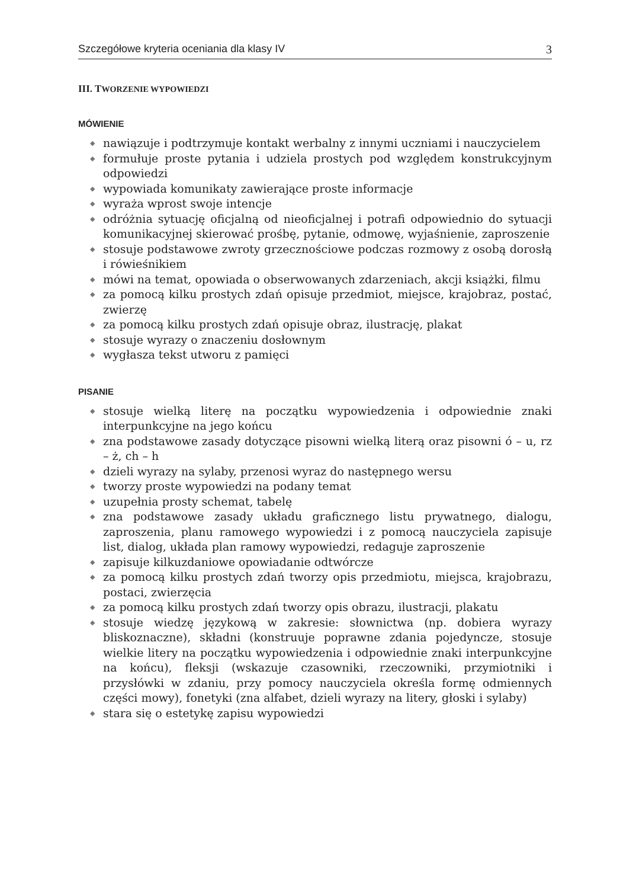Szczegółowe kryteria oceniania dla klasy IV 3
III. TWORZENIE WYPOWIEDZI
MÓWIENIE
◆ nawiązuje i podtrzymuje kontakt werbalny z innymi uczniami i nauczycielem
◆ formułuje proste pytania i udziela prostych pod względem konstrukcyjnym odpowiedzi
◆ wypowiada komunikaty zawierające proste informacje
◆ wyraża wprost swoje intencje
◆ odróżnia sytuację oficjalną od nieoficjalnej i potrafi odpowiednio do sytuacji komunikacyjnej skierować prośbę, pytanie, odmowę, wyjaśnienie, zaproszenie
◆ stosuje podstawowe zwroty grzecznościowe podczas rozmowy z osobą dorosłą i rówieśnikiem
◆ mówi na temat, opowiada o obserwowanych zdarzeniach, akcji książki, filmu
◆ za pomocą kilku prostych zdań opisuje przedmiot, miejsce, krajobraz, postać, zwierzę
◆ za pomocą kilku prostych zdań opisuje obraz, ilustrację, plakat
◆ stosuje wyrazy o znaczeniu dosłownym
◆ wygłasza tekst utworu z pamięci
PISANIE
◆ stosuje wielką literę na początku wypowiedzenia i odpowiednie znaki interpunkcyjne na jego końcu
◆ zna podstawowe zasady dotyczące pisowni wielką literą oraz pisowni ó – u, rz – ż, ch – h
◆ dzieli wyrazy na sylaby, przenosi wyraz do następnego wersu
◆ tworzy proste wypowiedzi na podany temat
◆ uzupełnia prosty schemat, tabelę
◆ zna podstawowe zasady układu graficznego listu prywatnego, dialogu, zaproszenia, planu ramowego wypowiedzi i z pomocą nauczyciela zapisuje list, dialog, układa plan ramowy wypowiedzi, redaguje zaproszenie
◆ zapisuje kilkuzdaniowe opowiadanie odtwórcze
◆ za pomocą kilku prostych zdań tworzy opis przedmiotu, miejsca, krajobrazu, postaci, zwierzęcia
◆ za pomocą kilku prostych zdań tworzy opis obrazu, ilustracji, plakatu
◆ stosuje wiedzę językową w zakresie: słownictwa (np. dobiera wyrazy bliskoznaczne), składni (konstruuje poprawne zdania pojedyncze, stosuje wielkie litery na początku wypowiedzenia i odpowiednie znaki interpunkcyjne na końcu), fleksji (wskazuje czasowniki, rzeczowniki, przymiotniki i przysłówki w zdaniu, przy pomocy nauczyciela określa formę odmiennych części mowy), fonetyki (zna alfabet, dzieli wyrazy na litery, głoski i sylaby)
◆ stara się o estetykę zapisu wypowiedzi